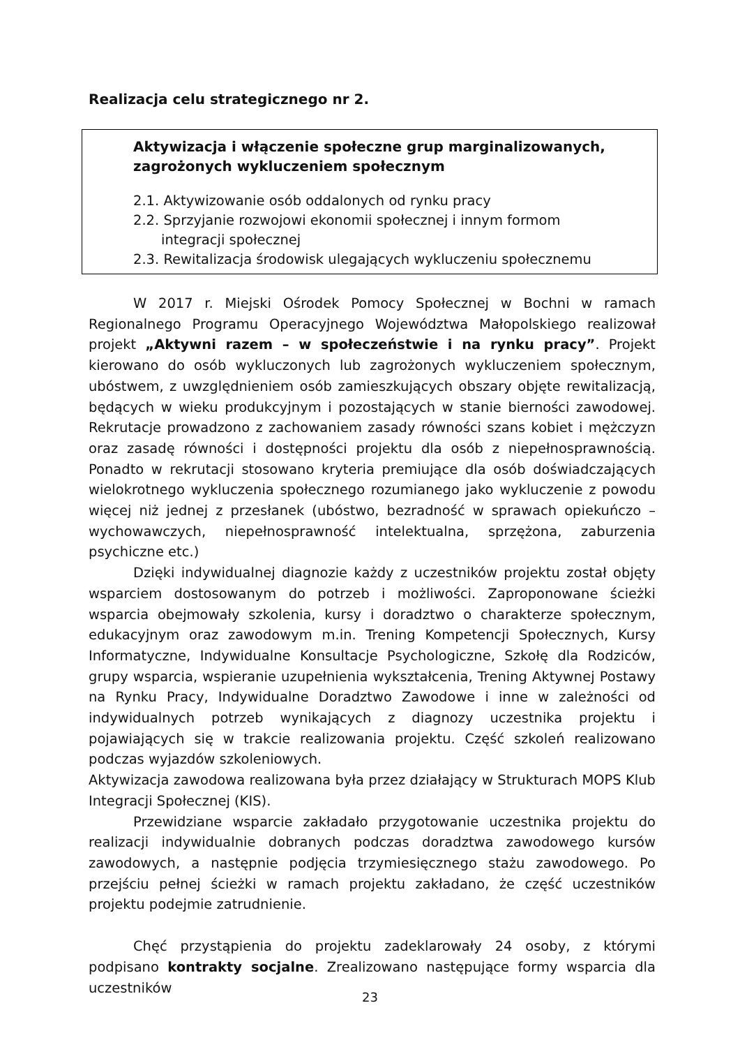Realizacja celu strategicznego nr 2.
Aktywizacja i włączenie społeczne grup marginalizowanych, zagrożonych wykluczeniem społecznym
2.1. Aktywizowanie osób oddalonych od rynku pracy
2.2. Sprzyjanie rozwojowi ekonomii społecznej i innym formom integracji społecznej
2.3. Rewitalizacja środowisk ulegających wykluczeniu społecznemu
W 2017 r. Miejski Ośrodek Pomocy Społecznej w Bochni w ramach Regionalnego Programu Operacyjnego Województwa Małopolskiego realizował projekt „Aktywni razem – w społeczeństwie i na rynku pracy”. Projekt kierowano do osób wykluczonych lub zagrożonych wykluczeniem społecznym, ubóstwem, z uwzględnieniem osób zamieszkujących obszary objęte rewitalizacją, będących w wieku produkcyjnym i pozostających w stanie bierności zawodowej. Rekrutacje prowadzono z zachowaniem zasady równości szans kobiet i mężczyzn oraz zasadę równości i dostępności projektu dla osób z niepełnosprawnością. Ponadto w rekrutacji stosowano kryteria premiujące dla osób doświadczających wielokrotnego wykluczenia społecznego rozumianego jako wykluczenie z powodu więcej niż jednej z przesłanek (ubóstwo, bezradność w sprawach opiekuńczo – wychowawczych, niepełnosprawność intelektualna, sprzężona, zaburzenia psychiczne etc.)
Dzięki indywidualnej diagnozie każdy z uczestników projektu został objęty wsparciem dostosowanym do potrzeb i możliwości. Zaproponowane ścieżki wsparcia obejmowały szkolenia, kursy i doradztwo o charakterze społecznym, edukacyjnym oraz zawodowym m.in. Trening Kompetencji Społecznych, Kursy Informatyczne, Indywidualne Konsultacje Psychologiczne, Szkołę dla Rodziców, grupy wsparcia, wspieranie uzupełnienia wykształcenia, Trening Aktywnej Postawy na Rynku Pracy, Indywidualne Doradztwo Zawodowe i inne w zależności od indywidualnych potrzeb wynikających z diagnozy uczestnika projektu i pojawiających się w trakcie realizowania projektu. Część szkoleń realizowano podczas wyjazdów szkoleniowych.
Aktywizacja zawodowa realizowana była przez działający w Strukturach MOPS Klub Integracji Społecznej (KIS).
Przewidziane wsparcie zakładało przygotowanie uczestnika projektu do realizacji indywidualnie dobranych podczas doradztwa zawodowego kursów zawodowych, a następnie podjęcia trzymiesięcznego stażu zawodowego. Po przejściu pełnej ścieżki w ramach projektu zakładano, że część uczestników projektu podejmie zatrudnienie.
Chęć przystąpienia do projektu zadeklarowały 24 osoby, z którymi podpisano kontrakty socjalne. Zrealizowano następujące formy wsparcia dla uczestników
23